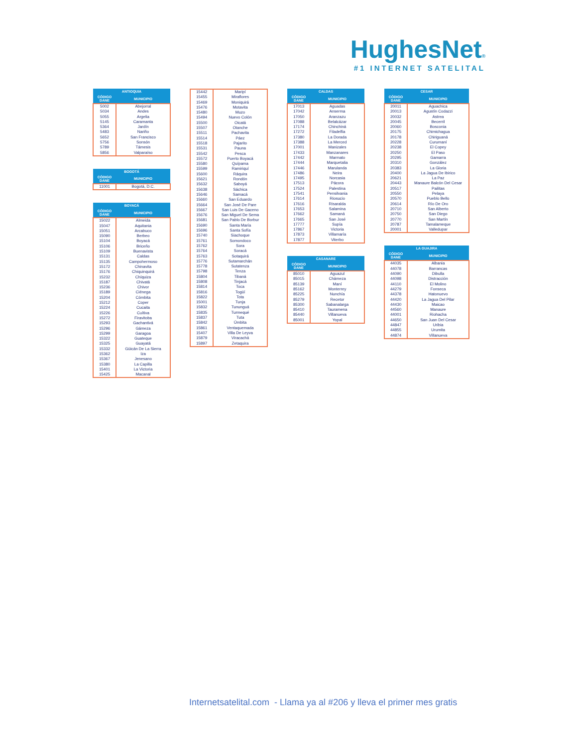HughesNet®
#1 INTERNET SATELITAL
| ANTIOQUIA | |
| --- | --- |
| CÓDIGO DANE | MUNICIPIO |
| 5002 | Abejorral |
| 5034 | Andes |
| 5055 | Argelia |
| 5145 | Caramanta |
| 5364 | Jardín |
| 5483 | Nariño |
| 5652 | San Francisco |
| 5756 | Sonsón |
| 5789 | Támesis |
| 5856 | Valparaíso |
| BOGOTÁ | |
| --- | --- |
| CÓDIGO DANE | MUNICIPIO |
| 11001 | Bogotá, D.C. |
| BOYACÁ | |
| --- | --- |
| CÓDIGO DANE | MUNICIPIO |
| 15022 | Almeida |
| 15047 | Aquitania |
| 15051 | Arcabuco |
| 15090 | Berbeo |
| 15104 | Boyacá |
| 15106 | Briceño |
| 15109 | Buenavista |
| 15131 | Caldas |
| 15135 | Campohermoso |
| 15172 | Chinavita |
| 15176 | Chiquinquirá |
| 15232 | Chíquiza |
| 15187 | Chivatá |
| 15236 | Chivor |
| 15189 | Ciénega |
| 15204 | Cómbita |
| 15212 | Coper |
| 15224 | Cucaita |
| 15226 | Cuítiva |
| 15272 | Firavitoba |
| 15293 | Gachantivá |
| 15296 | Gámeza |
| 15299 | Garagoa |
| 15322 | Guateque |
| 15325 | Guayatá |
| 15332 | Güicán De La Sierra |
| 15362 | Iza |
| 15367 | Jenesano |
| 15380 | La Capilla |
| 15401 | La Victoria |
| 15425 | Macanal |
| 15442 | Maripí |
| 15455 | Miraflores |
| 15469 | Moniquirá |
| 15476 | Motavita |
| 15480 | Muzo |
| 15494 | Nuevo Colón |
| 15500 | Oicatá |
| 15507 | Otanche |
| 15511 | Pachavita |
| 15514 | Páez |
| 15518 | Pajarito |
| 15531 | Pauna |
| 15542 | Pesca |
| 15572 | Puerto Boyacá |
| 15580 | Quípama |
| 15599 | Ramiriquí |
| 15600 | Ráquira |
| 15621 | Rondón |
| 15632 | Saboyá |
| 15638 | Sáchica |
| 15646 | Samacá |
| 15660 | San Eduardo |
| 15664 | San José De Pare |
| 15667 | San Luis De Gaceno |
| 15676 | San Miguel De Sema |
| 15681 | San Pablo De Borbur |
| 15690 | Santa María |
| 15696 | Santa Sofía |
| 15740 | Siachoque |
| 15761 | Somondoco |
| 15762 | Sora |
| 15764 | Soracá |
| 15763 | Sotaquirá |
| 15776 | Sutamarchán |
| 15778 | Sutatenza |
| 15798 | Tenza |
| 15804 | Tibaná |
| 15808 | Tinjacá |
| 15814 | Toca |
| 15816 | Togüí |
| 15822 | Tota |
| 15001 | Tunja |
| 15832 | Tununguá |
| 15835 | Turmequé |
| 15837 | Tuta |
| 15842 | Úmbita |
| 15861 | Ventaquemada |
| 15407 | Villa De Leyva |
| 15879 | Viracachá |
| 15897 | Zetaquira |
| CALDAS | |
| --- | --- |
| CÓDIGO DANE | MUNICIPIO |
| 17013 | Aguadas |
| 17042 | Anserma |
| 17050 | Aranzazu |
| 17088 | Belalcázar |
| 17174 | Chinchiná |
| 17272 | Filadelfia |
| 17380 | La Dorada |
| 17388 | La Merced |
| 17001 | Manizales |
| 17433 | Manzanares |
| 17442 | Marmato |
| 17444 | Marquetalia |
| 17446 | Marulanda |
| 17486 | Neira |
| 17495 | Norcasia |
| 17513 | Pácora |
| 17524 | Palestina |
| 17541 | Pensilvania |
| 17614 | Riosucio |
| 17616 | Risaralda |
| 17653 | Salamina |
| 17662 | Samaná |
| 17665 | San José |
| 17777 | Supía |
| 17867 | Victoria |
| 17873 | Villamaría |
| 17877 | Viterbo |
| CASANARE | |
| --- | --- |
| CÓDIGO DANE | MUNICIPIO |
| 85010 | Aguazul |
| 85015 | Chámeza |
| 85139 | Maní |
| 85162 | Monterrey |
| 85225 | Nunchía |
| 85279 | Recetor |
| 85300 | Sabanalarga |
| 85410 | Tauramena |
| 85440 | Villanueva |
| 85001 | Yopal |
| CESAR | |
| --- | --- |
| CÓDIGO DANE | MUNICIPIO |
| 20011 | Aguachica |
| 20013 | Agustín Codazzi |
| 20032 | Astrea |
| 20045 | Becerril |
| 20060 | Bosconia |
| 20175 | Chimichagua |
| 20178 | Chiriguaná |
| 20228 | Curumaní |
| 20238 | El Copey |
| 20250 | El Paso |
| 20295 | Gamarra |
| 20310 | González |
| 20383 | La Gloria |
| 20400 | La Jagua De Ibirico |
| 20621 | La Paz |
| 20443 | Manaure Balcón Del Cesar |
| 20517 | Pailitas |
| 20550 | Pelaya |
| 20570 | Pueblo Bello |
| 20614 | Río De Oro |
| 20710 | San Alberto |
| 20750 | San Diego |
| 20770 | San Martín |
| 20787 | Tamalameque |
| 20001 | Valledupar |
| LA GUAJIRA | |
| --- | --- |
| CÓDIGO DANE | MUNICIPIO |
| 44035 | Albania |
| 44078 | Barrancas |
| 44090 | Dibulla |
| 44098 | Distracción |
| 44110 | El Molino |
| 44279 | Fonseca |
| 44378 | Hatonuevo |
| 44420 | La Jagua Del Pilar |
| 44430 | Maicao |
| 44560 | Manaure |
| 44001 | Riohacha |
| 44650 | San Juan Del Cesar |
| 44847 | Uribia |
| 44855 | Urumita |
| 44874 | Villanueva |
Internetsatelital.com - Llama ya al #206 y lleva el primer mes gratis